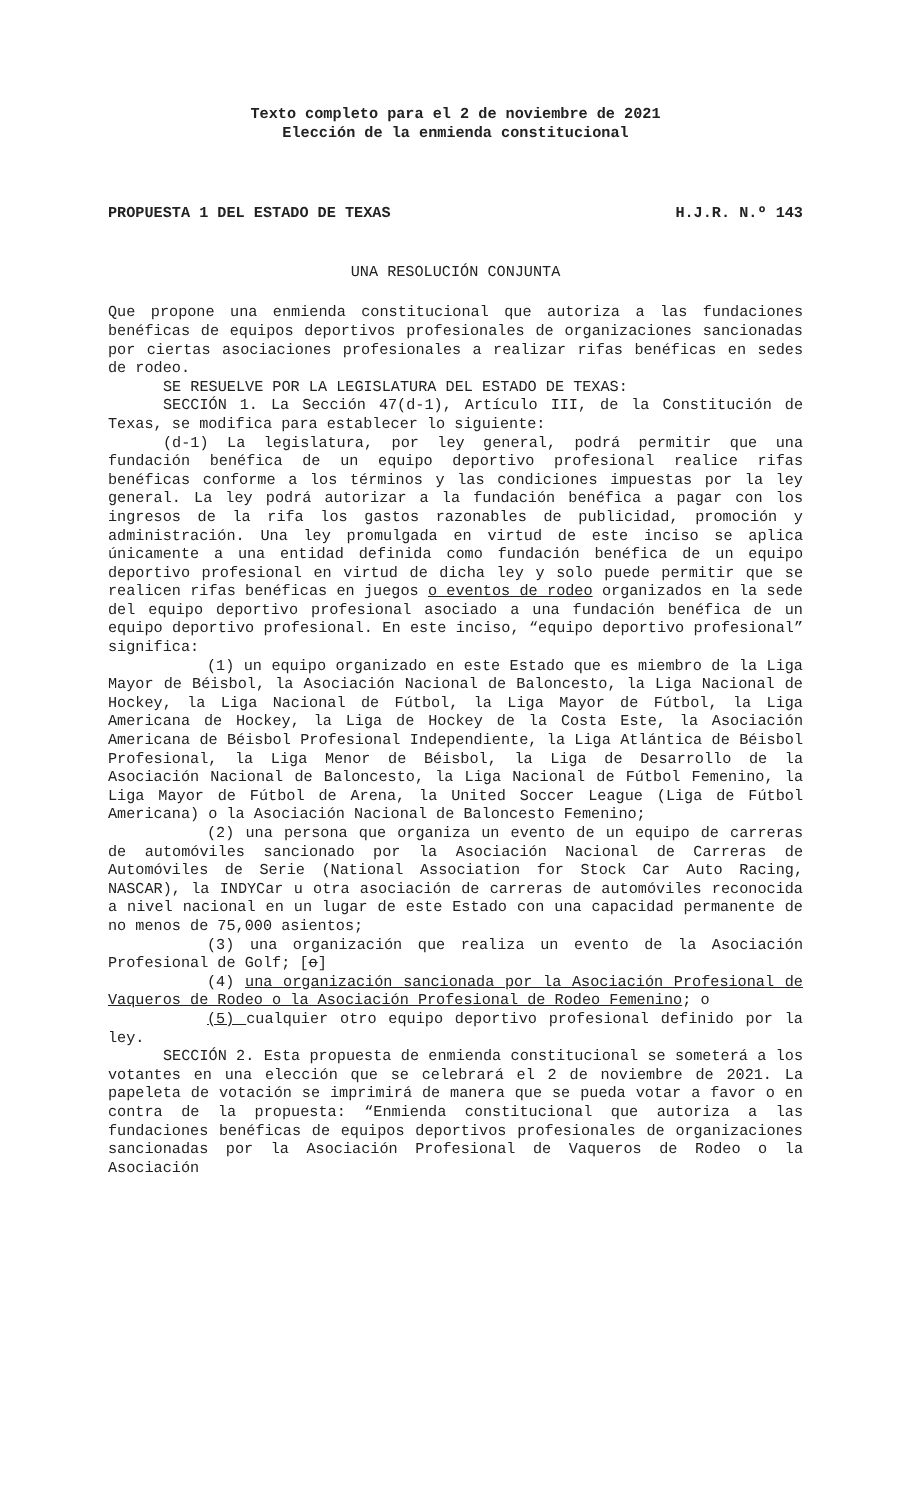Texto completo para el 2 de noviembre de 2021
Elección de la enmienda constitucional
PROPUESTA 1 DEL ESTADO DE TEXAS H.J.R. N.º 143
UNA RESOLUCIÓN CONJUNTA
Que propone una enmienda constitucional que autoriza a las fundaciones benéficas de equipos deportivos profesionales de organizaciones sancionadas por ciertas asociaciones profesionales a realizar rifas benéficas en sedes de rodeo.
SE RESUELVE POR LA LEGISLATURA DEL ESTADO DE TEXAS:
SECCIÓN 1. La Sección 47(d-1), Artículo III, de la Constitución de Texas, se modifica para establecer lo siguiente:
(d-1) La legislatura, por ley general, podrá permitir que una fundación benéfica de un equipo deportivo profesional realice rifas benéficas conforme a los términos y las condiciones impuestas por la ley general. La ley podrá autorizar a la fundación benéfica a pagar con los ingresos de la rifa los gastos razonables de publicidad, promoción y administración. Una ley promulgada en virtud de este inciso se aplica únicamente a una entidad definida como fundación benéfica de un equipo deportivo profesional en virtud de dicha ley y solo puede permitir que se realicen rifas benéficas en juegos o eventos de rodeo organizados en la sede del equipo deportivo profesional asociado a una fundación benéfica de un equipo deportivo profesional. En este inciso, “equipo deportivo profesional” significa:
(1) un equipo organizado en este Estado que es miembro de la Liga Mayor de Béisbol, la Asociación Nacional de Baloncesto, la Liga Nacional de Hockey, la Liga Nacional de Fútbol, la Liga Mayor de Fútbol, la Liga Americana de Hockey, la Liga de Hockey de la Costa Este, la Asociación Americana de Béisbol Profesional Independiente, la Liga Atlántica de Béisbol Profesional, la Liga Menor de Béisbol, la Liga de Desarrollo de la Asociación Nacional de Baloncesto, la Liga Nacional de Fútbol Femenino, la Liga Mayor de Fútbol de Arena, la United Soccer League (Liga de Fútbol Americana) o la Asociación Nacional de Baloncesto Femenino;
(2) una persona que organiza un evento de un equipo de carreras de automóviles sancionado por la Asociación Nacional de Carreras de Automóviles de Serie (National Association for Stock Car Auto Racing, NASCAR), la INDYCar u otra asociación de carreras de automóviles reconocida a nivel nacional en un lugar de este Estado con una capacidad permanente de no menos de 75,000 asientos;
(3) una organización que realiza un evento de la Asociación Profesional de Golf; [o]
(4) una organización sancionada por la Asociación Profesional de Vaqueros de Rodeo o la Asociación Profesional de Rodeo Femenino; o
(5) cualquier otro equipo deportivo profesional definido por la ley.
SECCIÓN 2. Esta propuesta de enmienda constitucional se someterá a los votantes en una elección que se celebrará el 2 de noviembre de 2021. La papeleta de votación se imprimirá de manera que se pueda votar a favor o en contra de la propuesta: “Enmienda constitucional que autoriza a las fundaciones benéficas de equipos deportivos profesionales de organizaciones sancionadas por la Asociación Profesional de Vaqueros de Rodeo o la Asociación